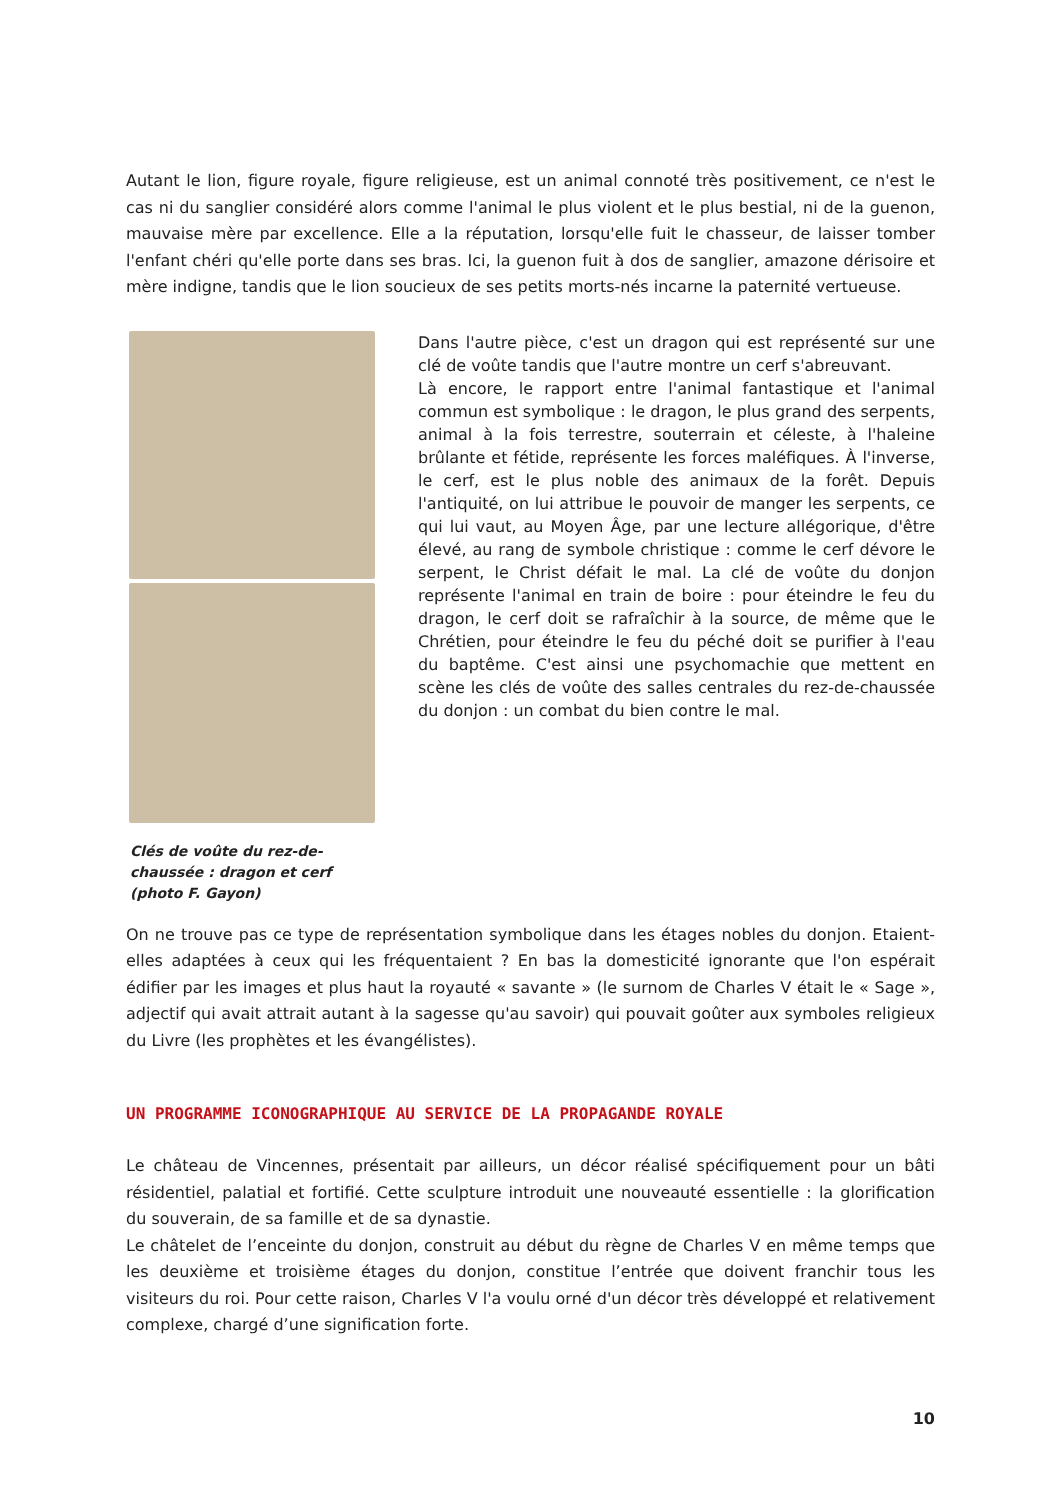Autant le lion, figure royale, figure religieuse, est un animal connoté très positivement, ce n'est le cas ni du sanglier considéré alors comme l'animal le plus violent et le plus bestial, ni de la guenon, mauvaise mère par excellence. Elle a la réputation, lorsqu'elle fuit le chasseur, de laisser tomber l'enfant chéri qu'elle porte dans ses bras. Ici, la guenon fuit à dos de sanglier, amazone dérisoire et mère indigne, tandis que le lion soucieux de ses petits morts-nés incarne la paternité vertueuse.
Clés de voûte du rez-de-chaussée : dragon et cerf (photo F. Gayon)
Dans l'autre pièce, c'est un dragon qui est représenté sur une clé de voûte tandis que l'autre montre un cerf s'abreuvant.
Là encore, le rapport entre l'animal fantastique et l'animal commun est symbolique : le dragon, le plus grand des serpents, animal à la fois terrestre, souterrain et céleste, à l'haleine brûlante et fétide, représente les forces maléfiques. À l'inverse, le cerf, est le plus noble des animaux de la forêt. Depuis l'antiquité, on lui attribue le pouvoir de manger les serpents, ce qui lui vaut, au Moyen Âge, par une lecture allégorique, d'être élevé, au rang de symbole christique : comme le cerf dévore le serpent, le Christ défait le mal. La clé de voûte du donjon représente l'animal en train de boire : pour éteindre le feu du dragon, le cerf doit se rafraîchir à la source, de même que le Chrétien, pour éteindre le feu du péché doit se purifier à l'eau du baptême. C'est ainsi une psychomachie que mettent en scène les clés de voûte des salles centrales du rez-de-chaussée du donjon : un combat du bien contre le mal.
On ne trouve pas ce type de représentation symbolique dans les étages nobles du donjon. Etaient-elles adaptées à ceux qui les fréquentaient ? En bas la domesticité ignorante que l'on espérait édifier par les images et plus haut la royauté « savante » (le surnom de Charles V était le « Sage », adjectif qui avait attrait autant à la sagesse qu'au savoir) qui pouvait goûter aux symboles religieux du Livre (les prophètes et les évangélistes).
UN PROGRAMME ICONOGRAPHIQUE AU SERVICE DE LA PROPAGANDE ROYALE
Le château de Vincennes, présentait par ailleurs, un décor réalisé spécifiquement pour un bâti résidentiel, palatial et fortifié. Cette sculpture introduit une nouveauté essentielle : la glorification du souverain, de sa famille et de sa dynastie.
Le châtelet de l’enceinte du donjon, construit au début du règne de Charles V en même temps que les deuxième et troisième étages du donjon, constitue l’entrée que doivent franchir tous les visiteurs du roi. Pour cette raison, Charles V l'a voulu orné d'un décor très développé et relativement complexe, chargé d’une signification forte.
10